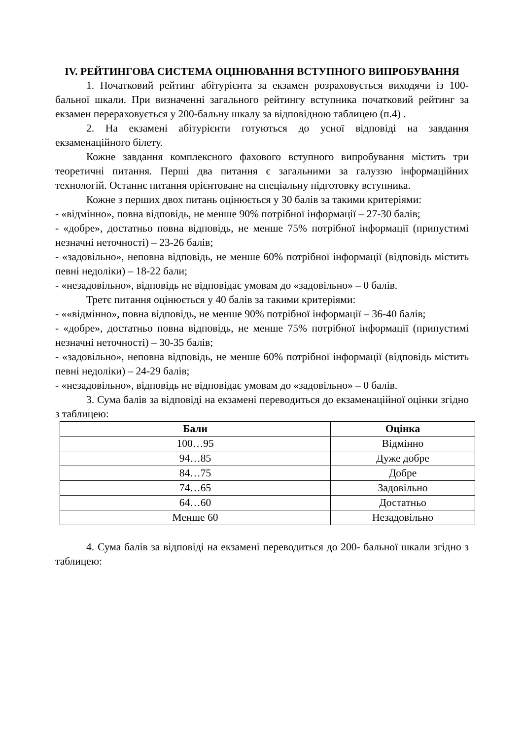IV. РЕЙТИНГОВА СИСТЕМА ОЦІНЮВАННЯ ВСТУПНОГО ВИПРОБУВАННЯ
1. Початковий рейтинг абітурієнта за екзамен розраховується виходячи із 100-бальної шкали. При визначенні загального рейтингу вступника початковий рейтинг за екзамен перераховується у 200-бальну шкалу за відповідною таблицею (п.4) .
2. На екзамені абітурієнти готуються до усної відповіді на завдання екзаменаційного білету.
Кожне завдання комплексного фахового вступного випробування містить три теоретичні питання. Перші два питання є загальними за галуззю інформаційних технологій. Останнє питання орієнтоване на спеціальну підготовку вступника.
Кожне з перших двох питань оцінюється у 30 балів за такими критеріями:
- «відмінно», повна відповідь, не менше 90% потрібної інформації – 27-30 балів;
- «добре», достатньо повна відповідь, не менше 75% потрібної інформації (припустимі незначні неточності) – 23-26 балів;
- «задовільно», неповна відповідь, не менше 60% потрібної інформації (відповідь містить певні недоліки) – 18-22 бали;
- «незадовільно», відповідь не відповідає умовам до «задовільно» – 0 балів.
Третє питання оцінюється у 40 балів за такими критеріями:
- ««відмінно», повна відповідь, не менше 90% потрібної інформації – 36-40 балів;
- «добре», достатньо повна відповідь, не менше 75% потрібної інформації (припустимі незначні неточності) – 30-35 балів;
- «задовільно», неповна відповідь, не менше 60% потрібної інформації (відповідь містить певні недоліки) – 24-29 балів;
- «незадовільно», відповідь не відповідає умовам до «задовільно» – 0 балів.
3. Сума балів за відповіді на екзамені переводиться до екзаменаційної оцінки згідно з таблицею:
| Бали | Оцінка |
| --- | --- |
| 100…95 | Відмінно |
| 94…85 | Дуже добре |
| 84…75 | Добре |
| 74…65 | Задовільно |
| 64…60 | Достатньо |
| Менше 60 | Незадовільно |
4. Сума балів за відповіді на екзамені переводиться до 200- бальної шкали згідно з таблицею: